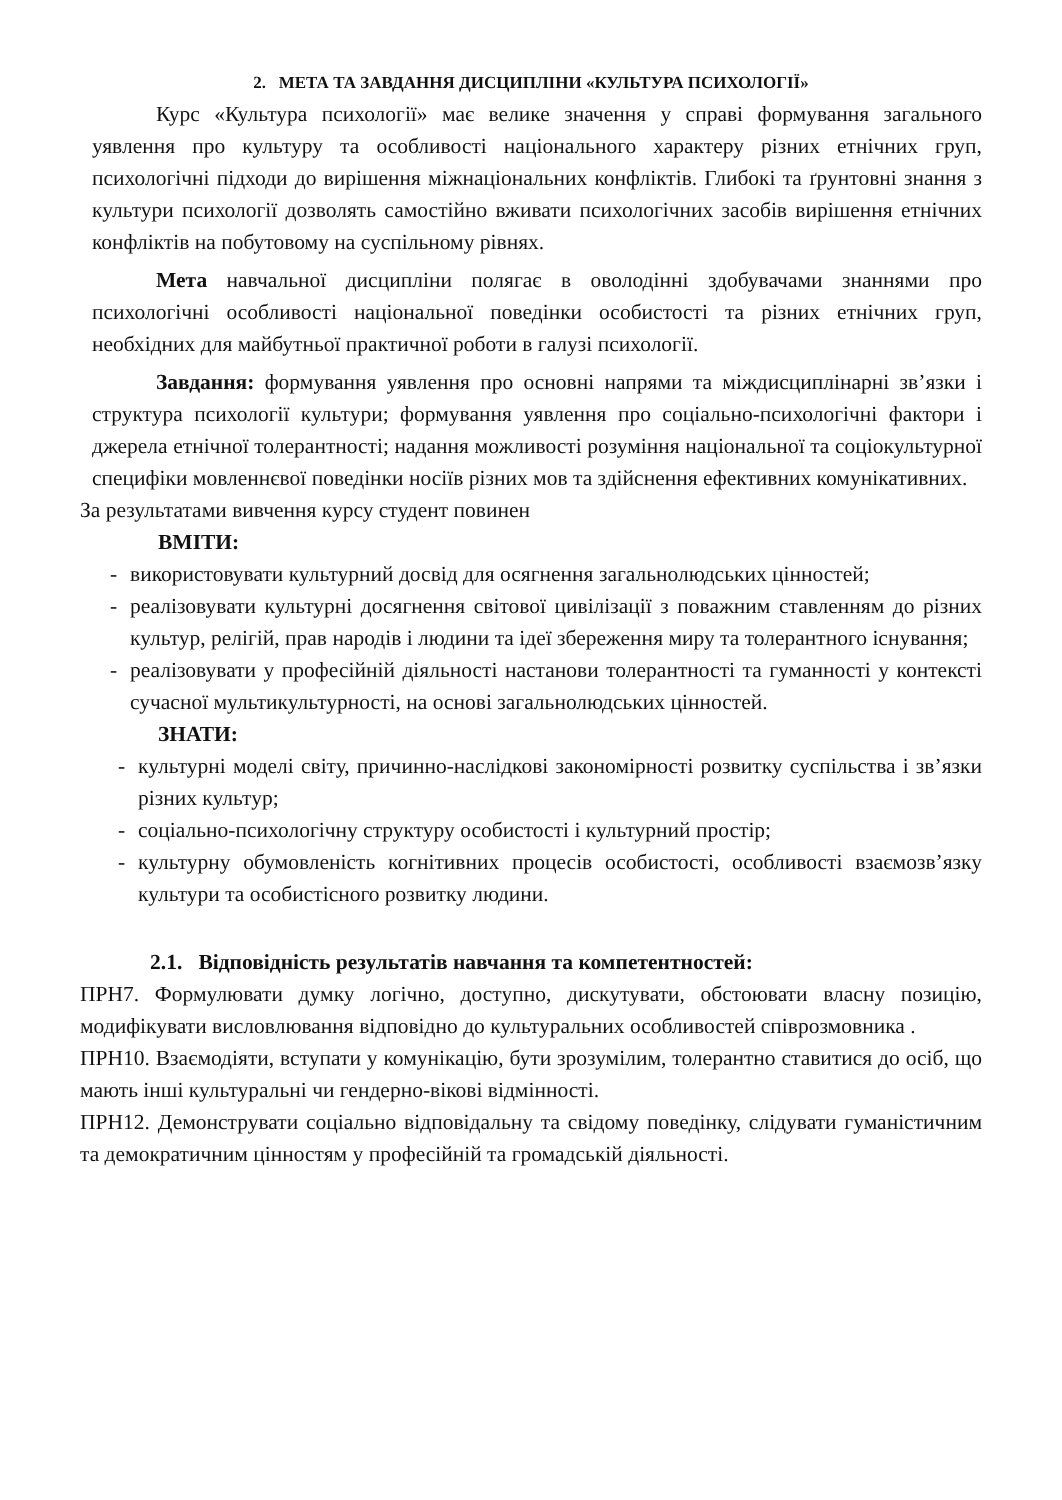2. МЕТА ТА ЗАВДАННЯ ДИСЦИПЛІНИ «КУЛЬТУРА ПСИХОЛОГІЇ»
Курс «Культура психології» має велике значення у справі формування загального уявлення про культуру та особливості національного характеру різних етнічних груп, психологічні підходи до вирішення міжнаціональних конфліктів. Глибокі та ґрунтовні знання з культури психології дозволять самостійно вживати психологічних засобів вирішення етнічних конфліктів на побутовому на суспільному рівнях.
Мета навчальної дисципліни полягає в оволодінні здобувачами знаннями про психологічні особливості національної поведінки особистості та різних етнічних груп, необхідних для майбутньої практичної роботи в галузі психології.
Завдання: формування уявлення про основні напрями та міждисциплінарні зв’язки і структура психології культури; формування уявлення про соціально-психологічні фактори і джерела етнічної толерантності; надання можливості розуміння національної та соціокультурної специфіки мовленнєвої поведінки носіїв різних мов та здійснення ефективних комунікативних.
За результатами вивчення курсу студент повинен
ВМІТИ:
- використовувати культурний досвід для осягнення загальнолюдських цінностей;
- реалізовувати культурні досягнення світової цивілізації з поважним ставленням до різних культур, релігій, прав народів і людини та ідеї збереження миру та толерантного існування;
- реалізовувати у професійній діяльності настанови толерантності та гуманності у контексті сучасної мультикультурності, на основі загальнолюдських цінностей.
ЗНАТИ:
- культурні моделі світу, причинно-наслідкові закономірності розвитку суспільства і зв’язки різних культур;
- соціально-психологічну структуру особистості і культурний простір;
- культурну обумовленість когнітивних процесів особистості, особливості взаємозв’язку культури та особистісного розвитку людини.
2.1. Відповідність результатів навчання та компетентностей:
ПРН7. Формулювати думку логічно, доступно, дискутувати, обстоювати власну позицію, модифікувати висловлювання відповідно до культуральних особливостей співрозмовника .
ПРН10. Взаємодіяти, вступати у комунікацію, бути зрозумілим, толерантно ставитися до осіб, що мають інші культуральні чи гендерно-вікові відмінності.
ПРН12. Демонструвати соціально відповідальну та свідому поведінку, слідувати гуманістичним та демократичним цінностям у професійній та громадській діяльності.